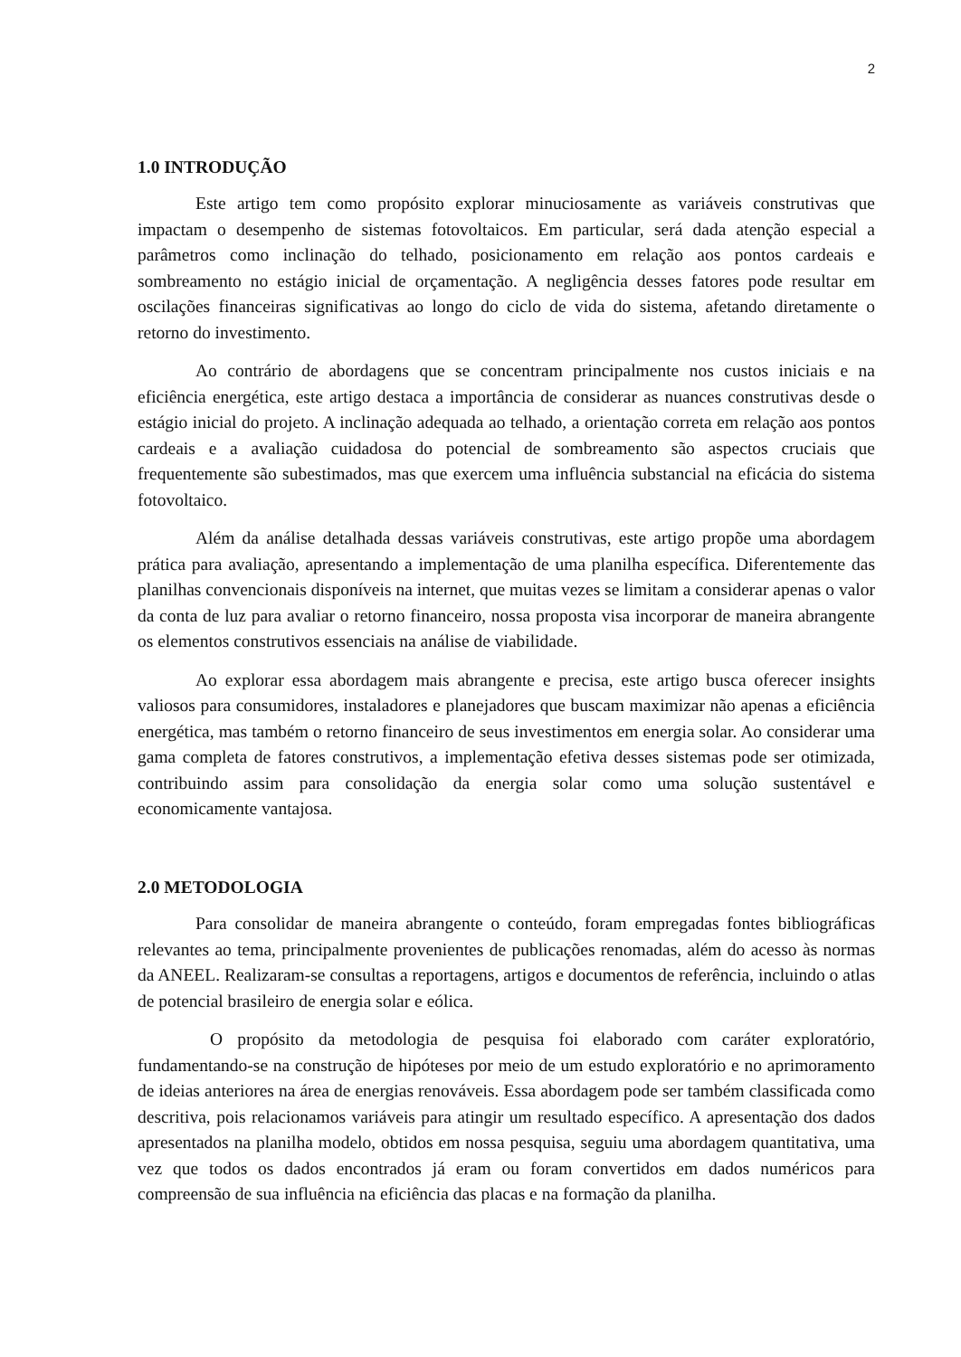2
1.0 INTRODUÇÃO
Este artigo tem como propósito explorar minuciosamente as variáveis construtivas que impactam o desempenho de sistemas fotovoltaicos. Em particular, será dada atenção especial a parâmetros como inclinação do telhado, posicionamento em relação aos pontos cardeais e sombreamento no estágio inicial de orçamentação. A negligência desses fatores pode resultar em oscilações financeiras significativas ao longo do ciclo de vida do sistema, afetando diretamente o retorno do investimento.
Ao contrário de abordagens que se concentram principalmente nos custos iniciais e na eficiência energética, este artigo destaca a importância de considerar as nuances construtivas desde o estágio inicial do projeto. A inclinação adequada ao telhado, a orientação correta em relação aos pontos cardeais e a avaliação cuidadosa do potencial de sombreamento são aspectos cruciais que frequentemente são subestimados, mas que exercem uma influência substancial na eficácia do sistema fotovoltaico.
Além da análise detalhada dessas variáveis construtivas, este artigo propõe uma abordagem prática para avaliação, apresentando a implementação de uma planilha específica. Diferentemente das planilhas convencionais disponíveis na internet, que muitas vezes se limitam a considerar apenas o valor da conta de luz para avaliar o retorno financeiro, nossa proposta visa incorporar de maneira abrangente os elementos construtivos essenciais na análise de viabilidade.
Ao explorar essa abordagem mais abrangente e precisa, este artigo busca oferecer insights valiosos para consumidores, instaladores e planejadores que buscam maximizar não apenas a eficiência energética, mas também o retorno financeiro de seus investimentos em energia solar. Ao considerar uma gama completa de fatores construtivos, a implementação efetiva desses sistemas pode ser otimizada, contribuindo assim para consolidação da energia solar como uma solução sustentável e economicamente vantajosa.
2.0 METODOLOGIA
Para consolidar de maneira abrangente o conteúdo, foram empregadas fontes bibliográficas relevantes ao tema, principalmente provenientes de publicações renomadas, além do acesso às normas da ANEEL. Realizaram-se consultas a reportagens, artigos e documentos de referência, incluindo o atlas de potencial brasileiro de energia solar e eólica.
O propósito da metodologia de pesquisa foi elaborado com caráter exploratório, fundamentando-se na construção de hipóteses por meio de um estudo exploratório e no aprimoramento de ideias anteriores na área de energias renováveis. Essa abordagem pode ser também classificada como descritiva, pois relacionamos variáveis para atingir um resultado específico. A apresentação dos dados apresentados na planilha modelo, obtidos em nossa pesquisa, seguiu uma abordagem quantitativa, uma vez que todos os dados encontrados já eram ou foram convertidos em dados numéricos para compreensão de sua influência na eficiência das placas e na formação da planilha.